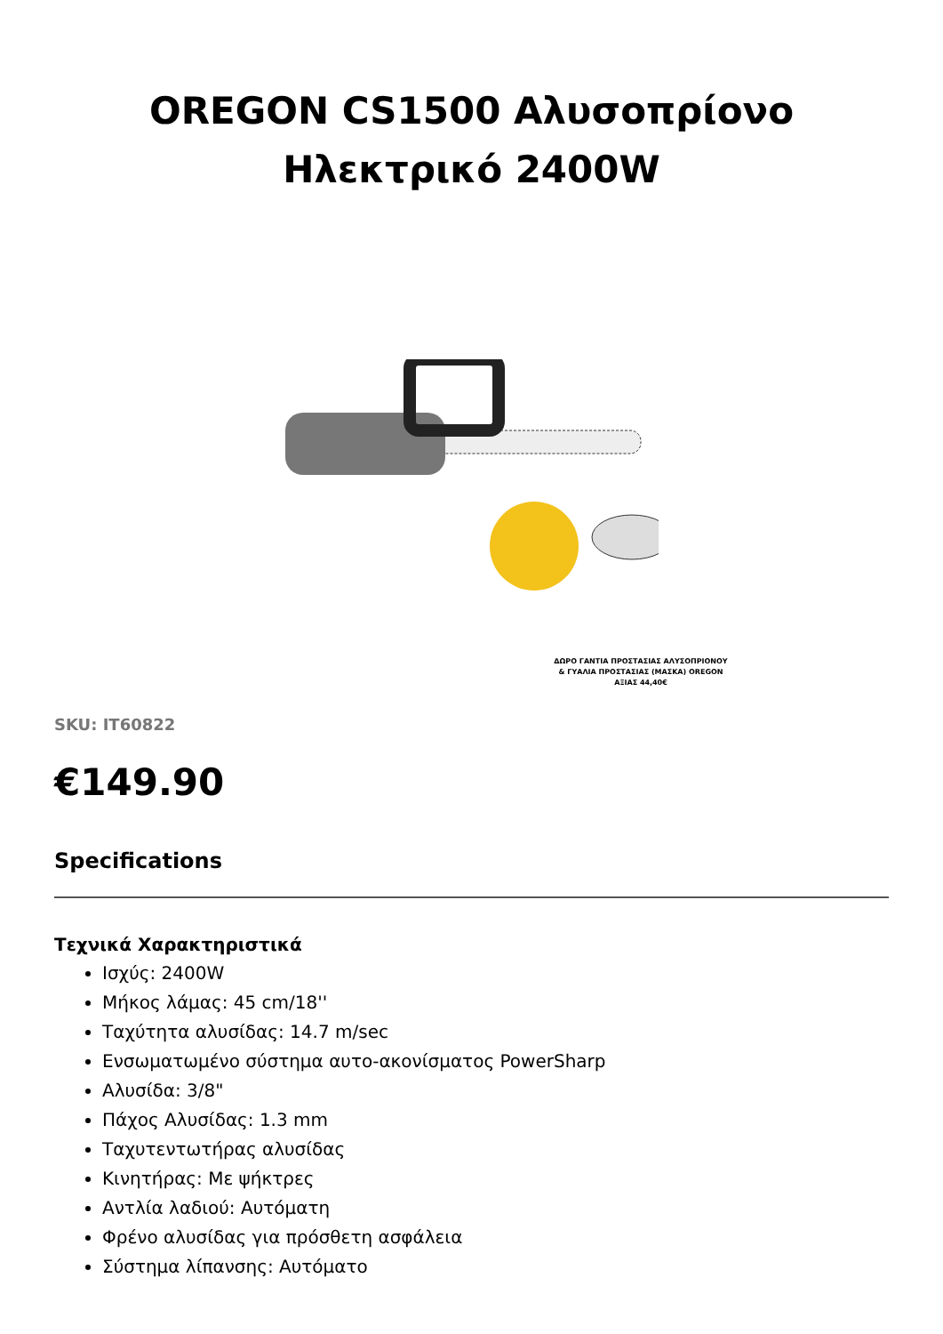OREGON CS1500 Αλυσοπρίονο Ηλεκτρικό 2400W
ΔΩΡΟ ΓΑΝΤΙΑ ΠΡΟΣΤΑΣΙΑΣ ΑΛΥΣΟΠΡΙΟΝΟΥ & ΓΥΑΛΙΑ ΠΡΟΣΤΑΣΙΑΣ (ΜΑΣΚΑ) OREGON ΑΞΙΑΣ 44,40€
SKU: IT60822
€149.90
Specifications
Τεχνικά Χαρακτηριστικά
Ισχύς: 2400W
Μήκος λάμας: 45 cm/18''
Ταχύτητα αλυσίδας: 14.7 m/sec
Ενσωματωμένο σύστημα αυτο-ακονίσματος PowerSharp
Αλυσίδα: 3/8"
Πάχος Αλυσίδας: 1.3 mm
Ταχυτεντωτήρας αλυσίδας
Κινητήρας: Με ψήκτρες
Αντλία λαδιού: Αυτόματη
Φρένο αλυσίδας για πρόσθετη ασφάλεια
Σύστημα λίπανσης: Αυτόματο